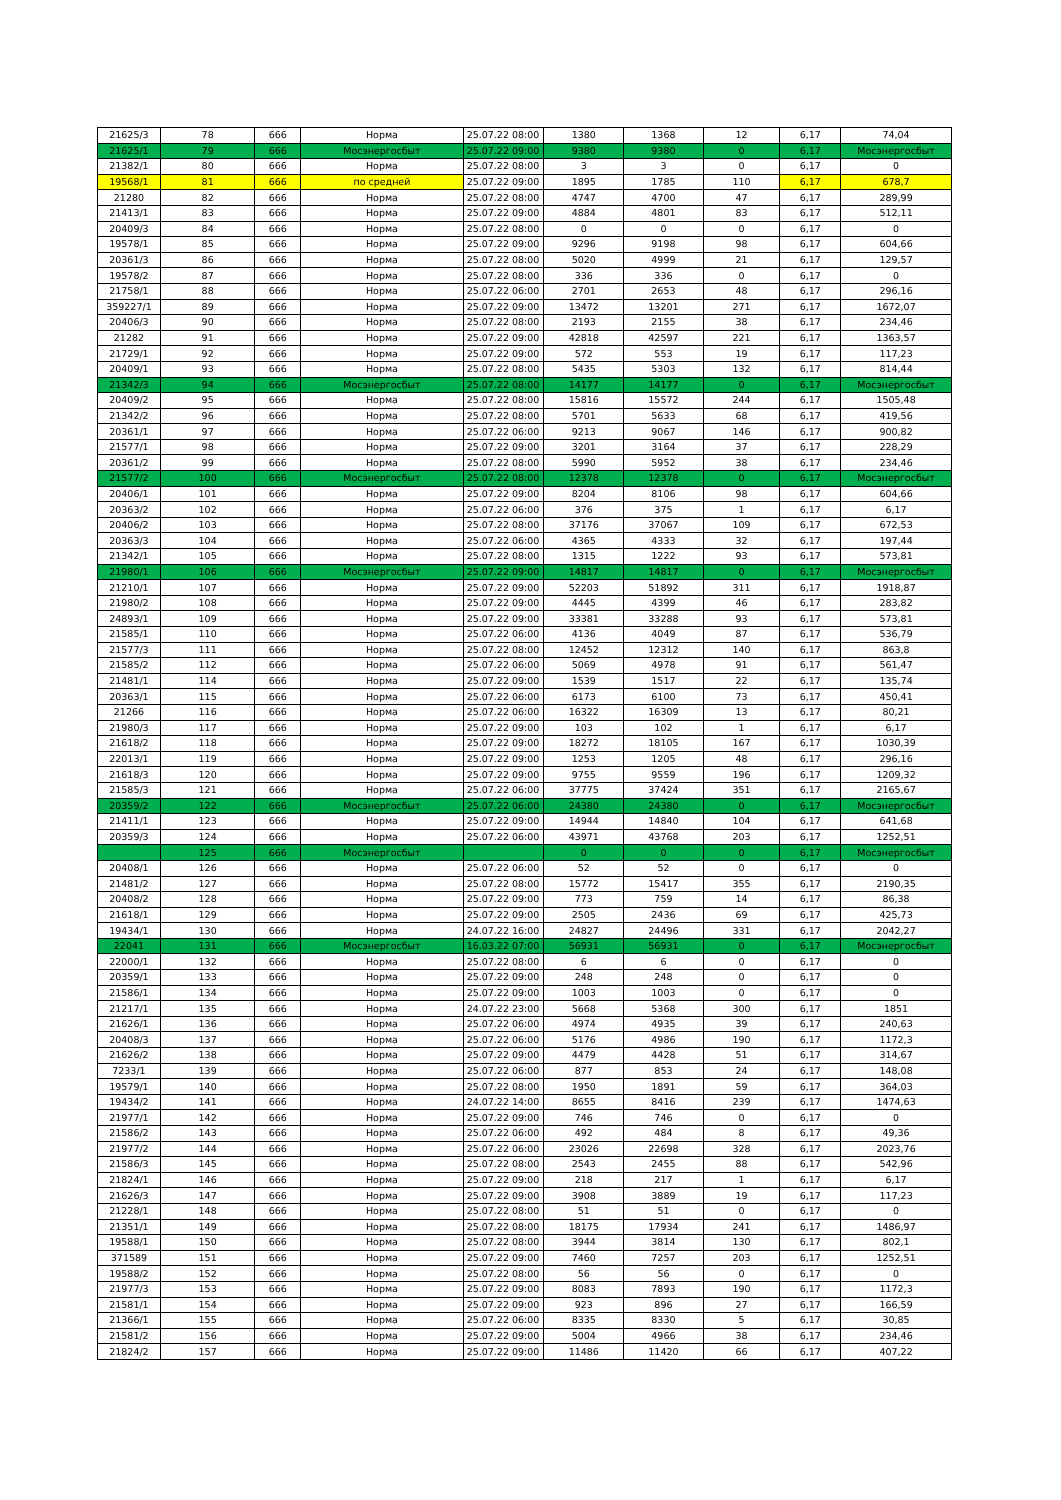| 21625/3 | 78 | 666 | Норма | 25.07.22 08:00 | 1380 | 1368 | 12 | 6,17 | 74,04 |
| 21625/1 | 79 | 666 | Мосэнергосбыт | 25.07.22 09:00 | 9380 | 9380 | 0 | 6,17 | Мосэнергосбыт |
| 21382/1 | 80 | 666 | Норма | 25.07.22 08:00 | 3 | 3 | 0 | 6,17 | 0 |
| 19568/1 | 81 | 666 | по средней | 25.07.22 09:00 | 1895 | 1785 | 110 | 6,17 | 678,7 |
| 21280 | 82 | 666 | Норма | 25.07.22 08:00 | 4747 | 4700 | 47 | 6,17 | 289,99 |
| 21413/1 | 83 | 666 | Норма | 25.07.22 09:00 | 4884 | 4801 | 83 | 6,17 | 512,11 |
| 20409/3 | 84 | 666 | Норма | 25.07.22 08:00 | 0 | 0 | 0 | 6,17 | 0 |
| 19578/1 | 85 | 666 | Норма | 25.07.22 09:00 | 9296 | 9198 | 98 | 6,17 | 604,66 |
| 20361/3 | 86 | 666 | Норма | 25.07.22 08:00 | 5020 | 4999 | 21 | 6,17 | 129,57 |
| 19578/2 | 87 | 666 | Норма | 25.07.22 08:00 | 336 | 336 | 0 | 6,17 | 0 |
| 21758/1 | 88 | 666 | Норма | 25.07.22 06:00 | 2701 | 2653 | 48 | 6,17 | 296,16 |
| 359227/1 | 89 | 666 | Норма | 25.07.22 09:00 | 13472 | 13201 | 271 | 6,17 | 1672,07 |
| 20406/3 | 90 | 666 | Норма | 25.07.22 08:00 | 2193 | 2155 | 38 | 6,17 | 234,46 |
| 21282 | 91 | 666 | Норма | 25.07.22 09:00 | 42818 | 42597 | 221 | 6,17 | 1363,57 |
| 21729/1 | 92 | 666 | Норма | 25.07.22 09:00 | 572 | 553 | 19 | 6,17 | 117,23 |
| 20409/1 | 93 | 666 | Норма | 25.07.22 08:00 | 5435 | 5303 | 132 | 6,17 | 814,44 |
| 21342/3 | 94 | 666 | Мосэнергосбыт | 25.07.22 08:00 | 14177 | 14177 | 0 | 6,17 | Мосэнергосбыт |
| 20409/2 | 95 | 666 | Норма | 25.07.22 08:00 | 15816 | 15572 | 244 | 6,17 | 1505,48 |
| 21342/2 | 96 | 666 | Норма | 25.07.22 08:00 | 5701 | 5633 | 68 | 6,17 | 419,56 |
| 20361/1 | 97 | 666 | Норма | 25.07.22 06:00 | 9213 | 9067 | 146 | 6,17 | 900,82 |
| 21577/1 | 98 | 666 | Норма | 25.07.22 09:00 | 3201 | 3164 | 37 | 6,17 | 228,29 |
| 20361/2 | 99 | 666 | Норма | 25.07.22 08:00 | 5990 | 5952 | 38 | 6,17 | 234,46 |
| 21577/2 | 100 | 666 | Мосэнергосбыт | 25.07.22 08:00 | 12378 | 12378 | 0 | 6,17 | Мосэнергосбыт |
| 20406/1 | 101 | 666 | Норма | 25.07.22 09:00 | 8204 | 8106 | 98 | 6,17 | 604,66 |
| 20363/2 | 102 | 666 | Норма | 25.07.22 06:00 | 376 | 375 | 1 | 6,17 | 6,17 |
| 20406/2 | 103 | 666 | Норма | 25.07.22 08:00 | 37176 | 37067 | 109 | 6,17 | 672,53 |
| 20363/3 | 104 | 666 | Норма | 25.07.22 06:00 | 4365 | 4333 | 32 | 6,17 | 197,44 |
| 21342/1 | 105 | 666 | Норма | 25.07.22 08:00 | 1315 | 1222 | 93 | 6,17 | 573,81 |
| 21980/1 | 106 | 666 | Мосэнергосбыт | 25.07.22 09:00 | 14817 | 14817 | 0 | 6,17 | Мосэнергосбыт |
| 21210/1 | 107 | 666 | Норма | 25.07.22 09:00 | 52203 | 51892 | 311 | 6,17 | 1918,87 |
| 21980/2 | 108 | 666 | Норма | 25.07.22 09:00 | 4445 | 4399 | 46 | 6,17 | 283,82 |
| 24893/1 | 109 | 666 | Норма | 25.07.22 09:00 | 33381 | 33288 | 93 | 6,17 | 573,81 |
| 21585/1 | 110 | 666 | Норма | 25.07.22 06:00 | 4136 | 4049 | 87 | 6,17 | 536,79 |
| 21577/3 | 111 | 666 | Норма | 25.07.22 08:00 | 12452 | 12312 | 140 | 6,17 | 863,8 |
| 21585/2 | 112 | 666 | Норма | 25.07.22 06:00 | 5069 | 4978 | 91 | 6,17 | 561,47 |
| 21481/1 | 114 | 666 | Норма | 25.07.22 09:00 | 1539 | 1517 | 22 | 6,17 | 135,74 |
| 20363/1 | 115 | 666 | Норма | 25.07.22 06:00 | 6173 | 6100 | 73 | 6,17 | 450,41 |
| 21266 | 116 | 666 | Норма | 25.07.22 06:00 | 16322 | 16309 | 13 | 6,17 | 80,21 |
| 21980/3 | 117 | 666 | Норма | 25.07.22 09:00 | 103 | 102 | 1 | 6,17 | 6,17 |
| 21618/2 | 118 | 666 | Норма | 25.07.22 09:00 | 18272 | 18105 | 167 | 6,17 | 1030,39 |
| 22013/1 | 119 | 666 | Норма | 25.07.22 09:00 | 1253 | 1205 | 48 | 6,17 | 296,16 |
| 21618/3 | 120 | 666 | Норма | 25.07.22 09:00 | 9755 | 9559 | 196 | 6,17 | 1209,32 |
| 21585/3 | 121 | 666 | Норма | 25.07.22 06:00 | 37775 | 37424 | 351 | 6,17 | 2165,67 |
| 20359/2 | 122 | 666 | Мосэнергосбыт | 25.07.22 06:00 | 24380 | 24380 | 0 | 6,17 | Мосэнергосбыт |
| 21411/1 | 123 | 666 | Норма | 25.07.22 09:00 | 14944 | 14840 | 104 | 6,17 | 641,68 |
| 20359/3 | 124 | 666 | Норма | 25.07.22 06:00 | 43971 | 43768 | 203 | 6,17 | 1252,51 |
| | 125 | 666 | Мосэнергосбыт | | 0 | 0 | 0 | 6,17 | Мосэнергосбыт |
| 20408/1 | 126 | 666 | Норма | 25.07.22 06:00 | 52 | 52 | 0 | 6,17 | 0 |
| 21481/2 | 127 | 666 | Норма | 25.07.22 08:00 | 15772 | 15417 | 355 | 6,17 | 2190,35 |
| 20408/2 | 128 | 666 | Норма | 25.07.22 09:00 | 773 | 759 | 14 | 6,17 | 86,38 |
| 21618/1 | 129 | 666 | Норма | 25.07.22 09:00 | 2505 | 2436 | 69 | 6,17 | 425,73 |
| 19434/1 | 130 | 666 | Норма | 24.07.22 16:00 | 24827 | 24496 | 331 | 6,17 | 2042,27 |
| 22041 | 131 | 666 | Мосэнергосбыт | 16.03.22 07:00 | 56931 | 56931 | 0 | 6,17 | Мосэнергосбыт |
| 22000/1 | 132 | 666 | Норма | 25.07.22 08:00 | 6 | 6 | 0 | 6,17 | 0 |
| 20359/1 | 133 | 666 | Норма | 25.07.22 09:00 | 248 | 248 | 0 | 6,17 | 0 |
| 21586/1 | 134 | 666 | Норма | 25.07.22 09:00 | 1003 | 1003 | 0 | 6,17 | 0 |
| 21217/1 | 135 | 666 | Норма | 24.07.22 23:00 | 5668 | 5368 | 300 | 6,17 | 1851 |
| 21626/1 | 136 | 666 | Норма | 25.07.22 06:00 | 4974 | 4935 | 39 | 6,17 | 240,63 |
| 20408/3 | 137 | 666 | Норма | 25.07.22 06:00 | 5176 | 4986 | 190 | 6,17 | 1172,3 |
| 21626/2 | 138 | 666 | Норма | 25.07.22 09:00 | 4479 | 4428 | 51 | 6,17 | 314,67 |
| 7233/1 | 139 | 666 | Норма | 25.07.22 06:00 | 877 | 853 | 24 | 6,17 | 148,08 |
| 19579/1 | 140 | 666 | Норма | 25.07.22 08:00 | 1950 | 1891 | 59 | 6,17 | 364,03 |
| 19434/2 | 141 | 666 | Норма | 24.07.22 14:00 | 8655 | 8416 | 239 | 6,17 | 1474,63 |
| 21977/1 | 142 | 666 | Норма | 25.07.22 09:00 | 746 | 746 | 0 | 6,17 | 0 |
| 21586/2 | 143 | 666 | Норма | 25.07.22 06:00 | 492 | 484 | 8 | 6,17 | 49,36 |
| 21977/2 | 144 | 666 | Норма | 25.07.22 06:00 | 23026 | 22698 | 328 | 6,17 | 2023,76 |
| 21586/3 | 145 | 666 | Норма | 25.07.22 08:00 | 2543 | 2455 | 88 | 6,17 | 542,96 |
| 21824/1 | 146 | 666 | Норма | 25.07.22 09:00 | 218 | 217 | 1 | 6,17 | 6,17 |
| 21626/3 | 147 | 666 | Норма | 25.07.22 09:00 | 3908 | 3889 | 19 | 6,17 | 117,23 |
| 21228/1 | 148 | 666 | Норма | 25.07.22 08:00 | 51 | 51 | 0 | 6,17 | 0 |
| 21351/1 | 149 | 666 | Норма | 25.07.22 08:00 | 18175 | 17934 | 241 | 6,17 | 1486,97 |
| 19588/1 | 150 | 666 | Норма | 25.07.22 08:00 | 3944 | 3814 | 130 | 6,17 | 802,1 |
| 371589 | 151 | 666 | Норма | 25.07.22 09:00 | 7460 | 7257 | 203 | 6,17 | 1252,51 |
| 19588/2 | 152 | 666 | Норма | 25.07.22 08:00 | 56 | 56 | 0 | 6,17 | 0 |
| 21977/3 | 153 | 666 | Норма | 25.07.22 09:00 | 8083 | 7893 | 190 | 6,17 | 1172,3 |
| 21581/1 | 154 | 666 | Норма | 25.07.22 09:00 | 923 | 896 | 27 | 6,17 | 166,59 |
| 21366/1 | 155 | 666 | Норма | 25.07.22 06:00 | 8335 | 8330 | 5 | 6,17 | 30,85 |
| 21581/2 | 156 | 666 | Норма | 25.07.22 09:00 | 5004 | 4966 | 38 | 6,17 | 234,46 |
| 21824/2 | 157 | 666 | Норма | 25.07.22 09:00 | 11486 | 11420 | 66 | 6,17 | 407,22 |